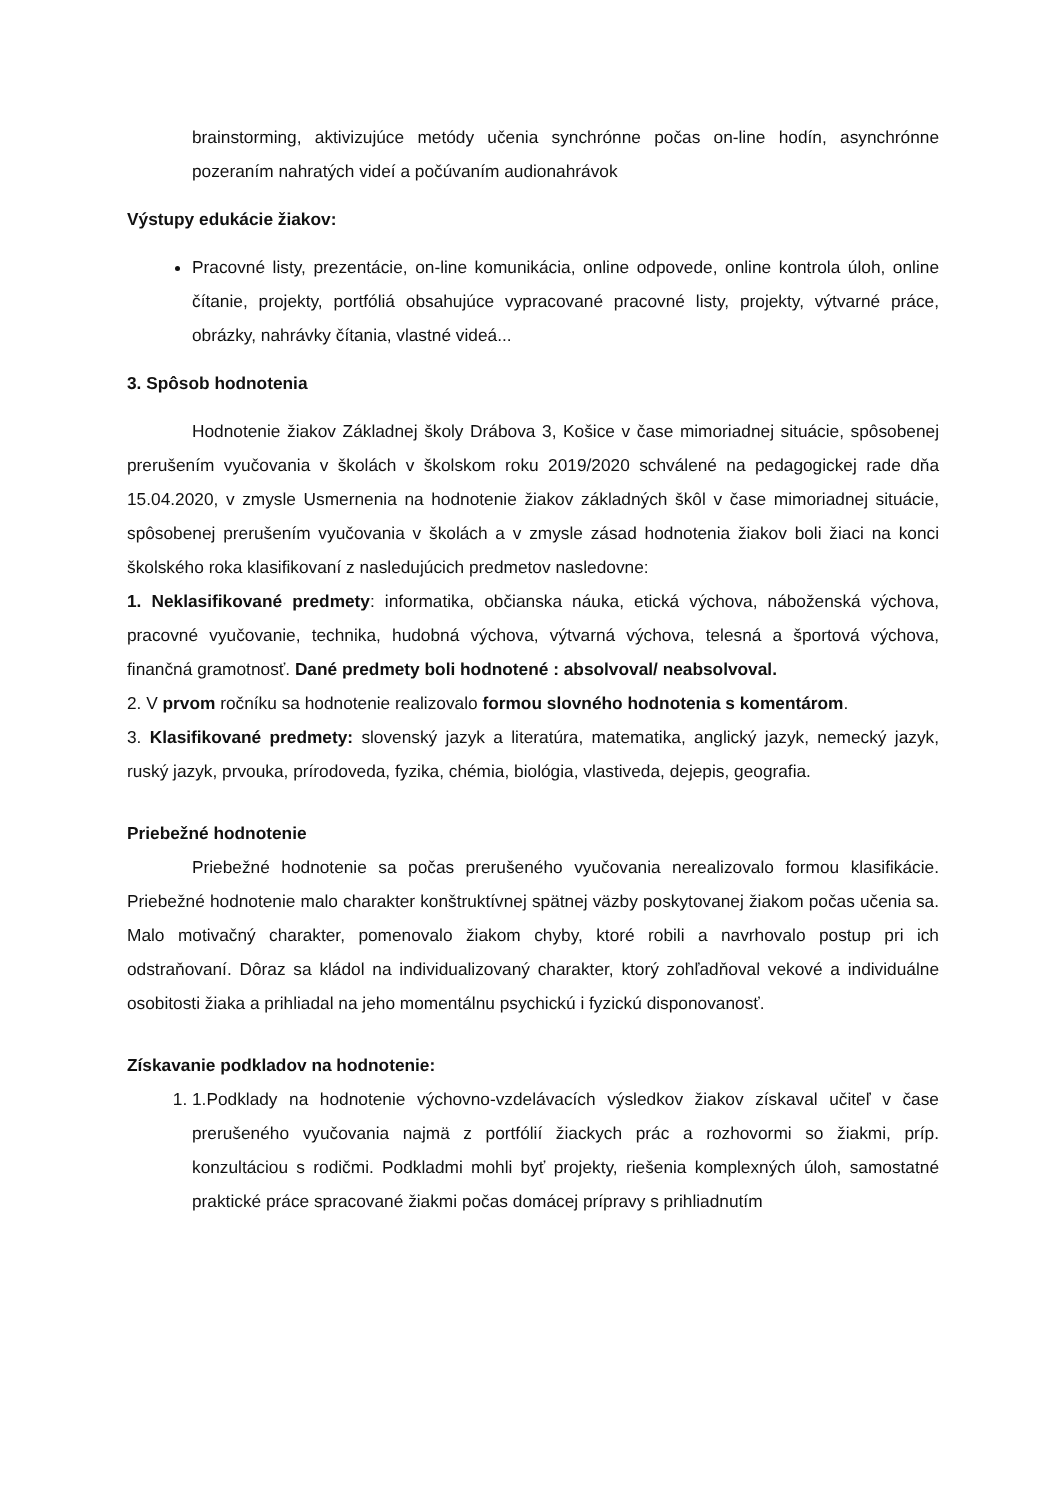brainstorming, aktivizujúce metódy učenia synchrónne počas on-line hodín, asynchrónne pozeraním nahratých videí a počúvaním audionahrávok
Výstupy edukácie žiakov:
Pracovné listy, prezentácie, on-line komunikácia, online odpovede, online kontrola úloh, online čítanie, projekty, portfóliá obsahujúce vypracované pracovné listy, projekty, výtvarné práce, obrázky, nahrávky čítania, vlastné videá...
3. Spôsob hodnotenia
Hodnotenie žiakov Základnej školy Drábova 3, Košice v čase mimoriadnej situácie, spôsobenej prerušením vyučovania v školách v školskom roku 2019/2020 schválené na pedagogickej rade dňa 15.04.2020, v zmysle Usmernenia na hodnotenie žiakov základných škôl v čase mimoriadnej situácie, spôsobenej prerušením vyučovania v školách a v zmysle zásad hodnotenia žiakov boli žiaci na konci školského roka klasifikovaní z nasledujúcich predmetov nasledovne:
1. Neklasifikované predmety: informatika, občianska náuka, etická výchova, náboženská výchova, pracovné vyučovanie, technika, hudobná výchova, výtvarná výchova, telesná a športová výchova, finančná gramotnosť. Dané predmety boli hodnotené : absolvoval/ neabsolvoval.
2. V prvom ročníku sa hodnotenie realizovalo formou slovného hodnotenia s komentárom.
3. Klasifikované predmety: slovenský jazyk a literatúra, matematika, anglický jazyk, nemecký jazyk, ruský jazyk, prvouka, prírodoveda, fyzika, chémia, biológia, vlastiveda, dejepis, geografia.
Priebežné hodnotenie
Priebežné hodnotenie sa počas prerušeného vyučovania nerealizovalo formou klasifikácie. Priebežné hodnotenie malo charakter konštruktívnej spätnej väzby poskytovanej žiakom počas učenia sa. Malo motivačný charakter, pomenovalo žiakom chyby, ktoré robili a navrhovalo postup pri ich odstraňovaní. Dôraz sa kládol na individualizovaný charakter, ktorý zohľadňoval vekové a individuálne osobitosti žiaka a prihliadal na jeho momentálnu psychickú i fyzickú disponovanosť.
Získavanie podkladov na hodnotenie:
1. 1.Podklady na hodnotenie výchovno-vzdelávacích výsledkov žiakov získaval učiteľ v čase prerušeného vyučovania najmä z portfólií žiackych prác a rozhovormi so žiakmi, príp. konzultáciou s rodičmi. Podkladmi mohli byť projekty, riešenia komplexných úloh, samostatné praktické práce spracované žiakmi počas domácej prípravy s prihliadnutím